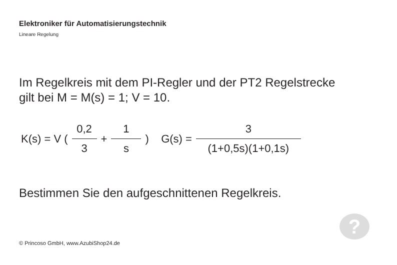Elektroniker für Automatisierungstechnik
Lineare Regelung
Im Regelkreis mit dem PI-Regler und der PT2 Regelstrecke
gilt bei M = M(s) = 1; V = 10.
| K(s) = V ( | 0,2 | + | 1 | ) G(s) = | 3 |
| | 3 | | s | | (1+0,5s)(1+0,1s) |
Bestimmen Sie den aufgeschnittenen Regelkreis.
?
© Princoso GmbH, www.AzubiShop24.de